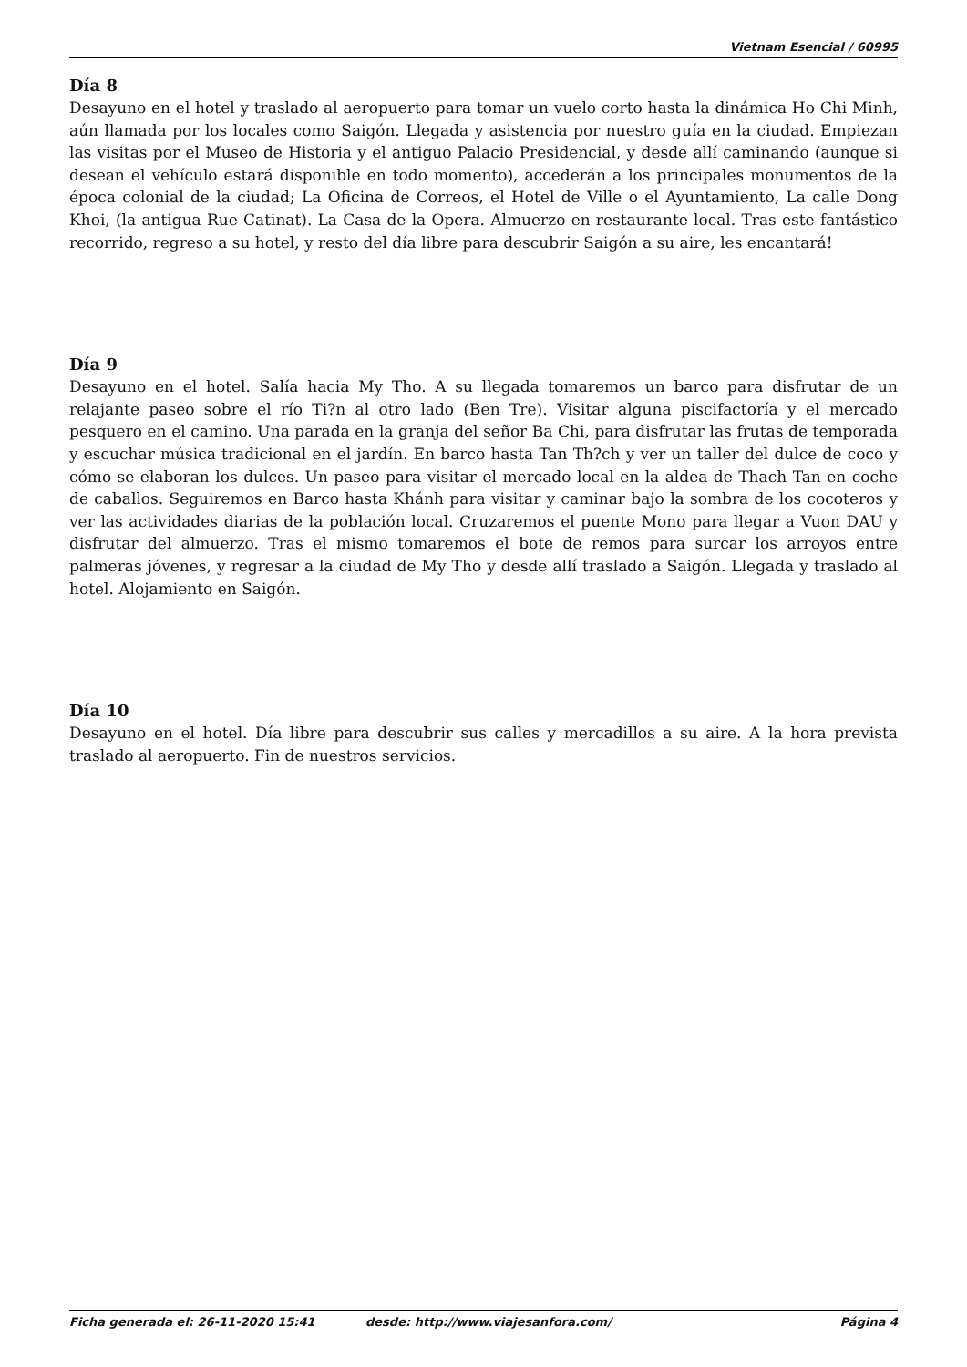Vietnam Esencial / 60995
Día 8
Desayuno en el hotel y traslado al aeropuerto para tomar un vuelo corto hasta la dinámica Ho Chi Minh, aún llamada por los locales como Saigón. Llegada y asistencia por nuestro guía en la ciudad. Empiezan las visitas por el Museo de Historia y el antiguo Palacio Presidencial, y desde allí caminando (aunque si desean el vehículo estará disponible en todo momento), accederán a los principales monumentos de la época colonial de la ciudad; La Oficina de Correos, el Hotel de Ville o el Ayuntamiento, La calle Dong Khoi, (la antigua Rue Catinat). La Casa de la Opera. Almuerzo en restaurante local. Tras este fantástico recorrido, regreso a su hotel, y resto del día libre para descubrir Saigón a su aire, les encantará!
Día 9
Desayuno en el hotel. Salía hacia My Tho. A su llegada tomaremos un barco para disfrutar de un relajante paseo sobre el río Ti?n al otro lado (Ben Tre). Visitar alguna piscifactoría y el mercado pesquero en el camino. Una parada en la granja del señor Ba Chi, para disfrutar las frutas de temporada y escuchar música tradicional en el jardín. En barco hasta Tan Th?ch y ver un taller del dulce de coco y cómo se elaboran los dulces. Un paseo para visitar el mercado local en la aldea de Thach Tan en coche de caballos. Seguiremos en Barco hasta Khánh para visitar y caminar bajo la sombra de los cocoteros y ver las actividades diarias de la población local. Cruzaremos el puente Mono para llegar a Vuon DAU y disfrutar del almuerzo. Tras el mismo tomaremos el bote de remos para surcar los arroyos entre palmeras jóvenes, y regresar a la ciudad de My Tho y desde allí traslado a Saigón. Llegada y traslado al hotel. Alojamiento en Saigón.
Día 10
Desayuno en el hotel. Día libre para descubrir sus calles y mercadillos a su aire. A la hora prevista traslado al aeropuerto. Fin de nuestros servicios.
Ficha generada el: 26-11-2020 15:41 desde: http://www.viajesanfora.com/ Página 4